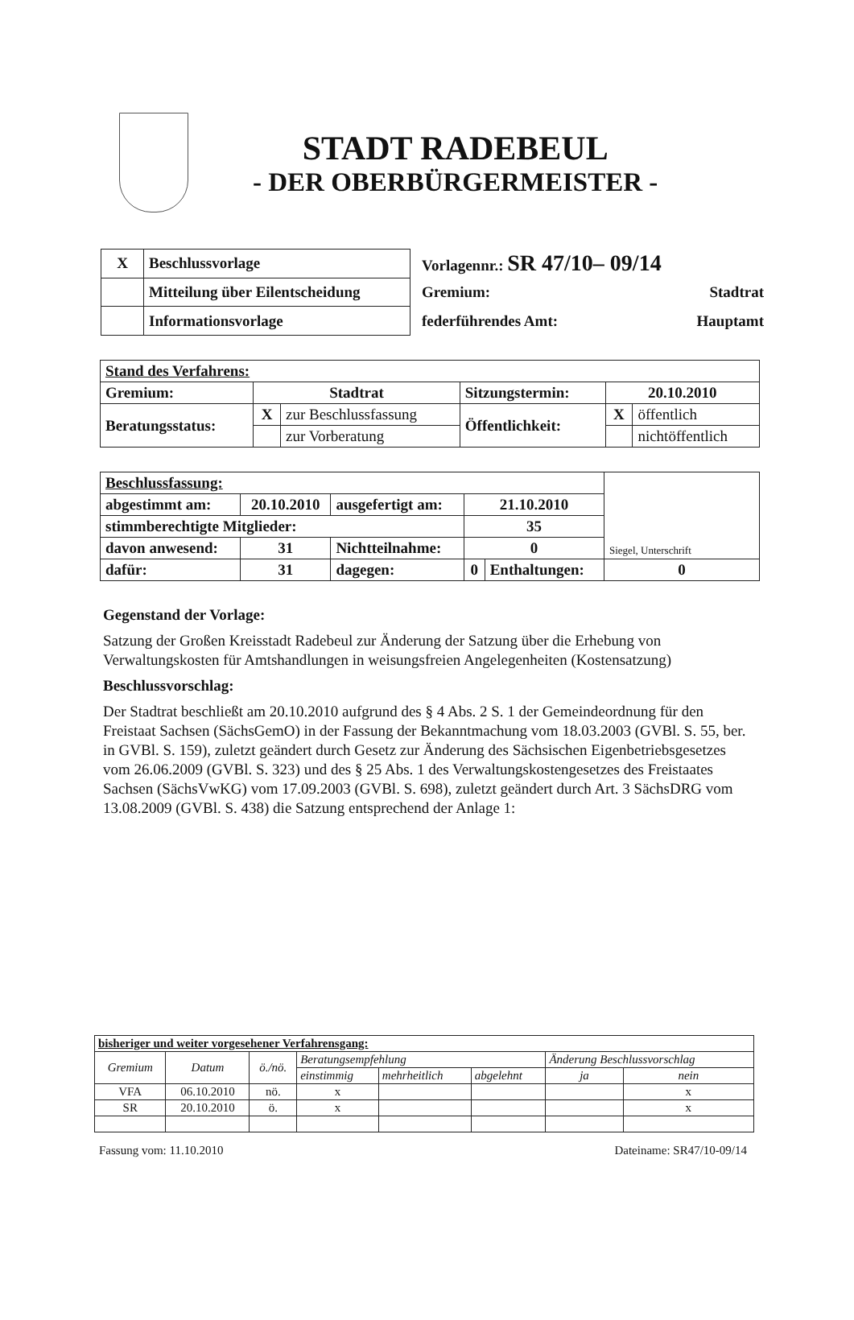STADT RADEBEUL
- DER OBERBÜRGERMEISTER -
| X | Beschlussvorlage |
| | Mitteilung über Eilentscheidung |
| | Informationsvorlage |
Vorlagennr.: SR 47/10– 09/14
Gremium: Stadtrat
federführendes Amt: Hauptamt
| Stand des Verfahrens: | | | | | |
| Gremium: | Stadtrat | | Sitzungstermin: | 20.10.2010 | |
| Beratungsstatus: | X | zur Beschlussfassung | Öffentlichkeit: | X | öffentlich |
| | | zur Vorberatung | | | nichtöffentlich |
| Beschlussfassung: | | | | | Siegel, Unterschrift |
| abgestimmt am: | 20.10.2010 | ausgefertigt am: | 21.10.2010 | | |
| stimmberechtigte Mitglieder: | | | 35 | | |
| davon anwesend: | 31 | Nichtteilnahme: | 0 | | |
| dafür: | 31 | dagegen: | 0 | Enthaltungen: | 0 |
Gegenstand der Vorlage:
Satzung der Großen Kreisstadt Radebeul zur Änderung der Satzung über die Erhebung von Verwaltungskosten für Amtshandlungen in weisungsfreien Angelegenheiten (Kostensatzung)
Beschlussvorschlag:
Der Stadtrat beschließt am 20.10.2010 aufgrund des § 4 Abs. 2 S. 1 der Gemeindeordnung für den Freistaat Sachsen (SächsGemO) in der Fassung der Bekanntmachung vom 18.03.2003 (GVBl. S. 55, ber. in GVBl. S. 159), zuletzt geändert durch Gesetz zur Änderung des Sächsischen Eigenbetriebsgesetzes vom 26.06.2009 (GVBl. S. 323) und des § 25 Abs. 1 des Verwaltungskostengesetzes des Freistaates Sachsen (SächsVwKG) vom 17.09.2003 (GVBl. S. 698), zuletzt geändert durch Art. 3 SächsDRG vom 13.08.2009 (GVBl. S. 438) die Satzung entsprechend der Anlage 1:
| bisheriger und weiter vorgesehener Verfahrensgang: | | | | | | | |
| Gremium | Datum | ö./nö. | Beratungsempfehlung | | | Änderung Beschlussvorschlag | |
| | | | einstimmig | mehrheitlich | abgelehnt | ja | nein |
| VFA | 06.10.2010 | nö. | x | | | | x |
| SR | 20.10.2010 | ö. | x | | | | x |
Fassung vom: 11.10.2010 Dateiname: SR47/10-09/14